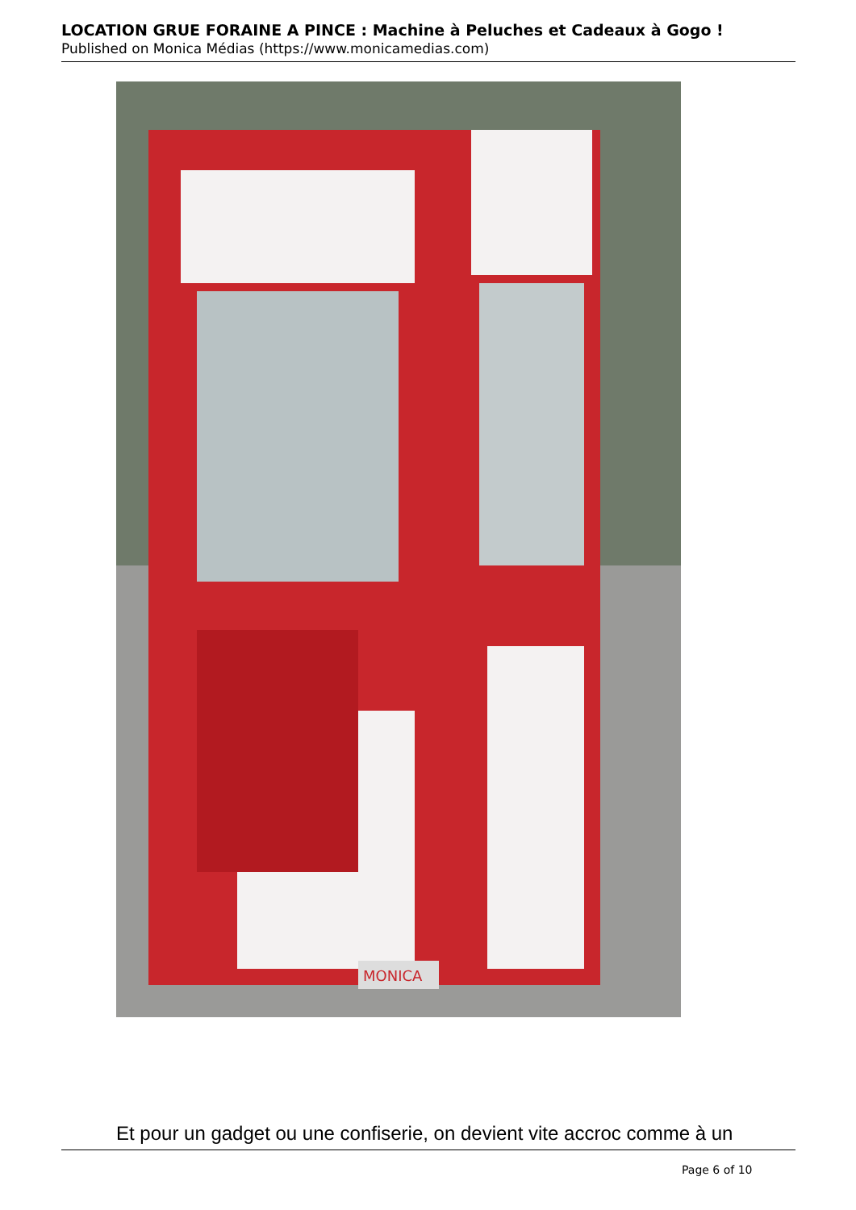LOCATION GRUE FORAINE A PINCE : Machine à Peluches et Cadeaux à Gogo !
Published on Monica Médias (https://www.monicamedias.com)
MONICA
Et pour un gadget ou une confiserie, on devient vite accroc comme à un
Page 6 of 10